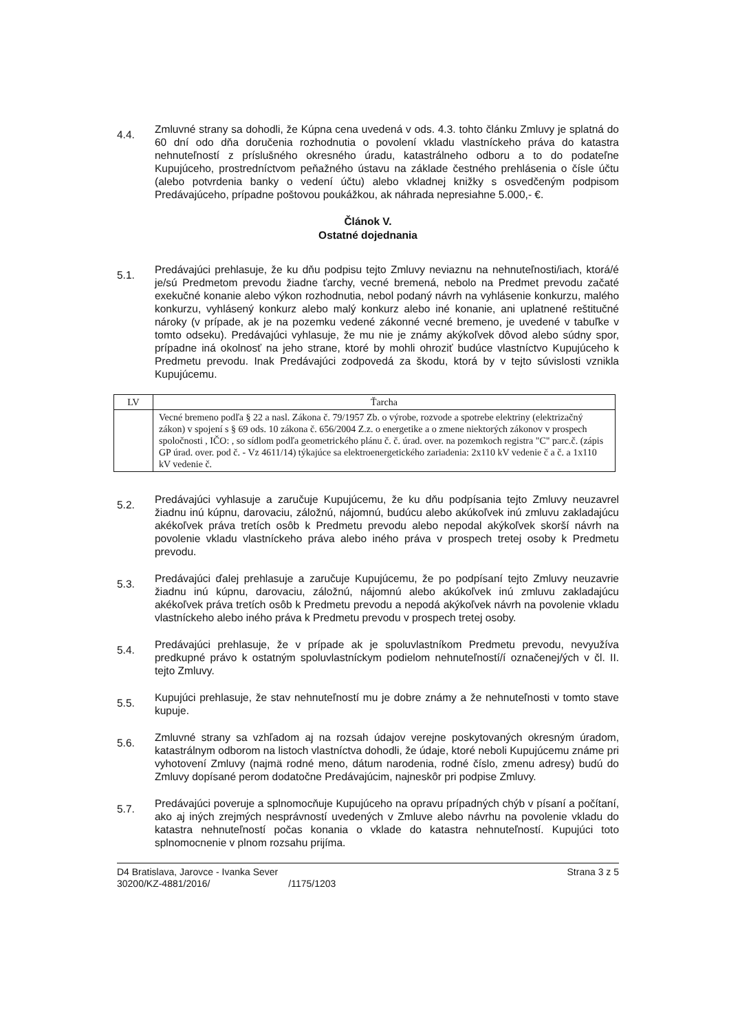4.4.
Zmluvné strany sa dohodli, že Kúpna cena uvedená v ods. 4.3. tohto článku Zmluvy je splatná do 60 dní odo dňa doručenia rozhodnutia o povolení vkladu vlastníckeho práva do katastra nehnuteľností z príslušného okresného úradu, katastrálneho odboru a to do podateľne Kupujúceho, prostredníctvom peňažného ústavu na základe čestného prehlásenia o čísle účtu (alebo potvrdenia banky o vedení účtu) alebo vkladnej knižky s osvedčeným podpisom Predávajúceho, prípadne poštovou poukážkou, ak náhrada nepresiahne 5.000,- €.
Článok V.
Ostatné dojednania
5.1.
Predávajúci prehlasuje, že ku dňu podpisu tejto Zmluvy neviaznu na nehnuteľnosti/iach, ktorá/é je/sú Predmetom prevodu žiadne ťarchy, vecné bremená, nebolo na Predmet prevodu začaté exekučné konanie alebo výkon rozhodnutia, nebol podaný návrh na vyhlásenie konkurzu, malého konkurzu, vyhlásený konkurz alebo malý konkurz alebo iné konanie, ani uplatnené reštitučné nároky (v prípade, ak je na pozemku vedené zákonné vecné bremeno, je uvedené v tabuľke v tomto odseku). Predávajúci vyhlasuje, že mu nie je známy akýkoľvek dôvod alebo súdny spor, prípadne iná okolnosť na jeho strane, ktoré by mohli ohroziť budúce vlastníctvo Kupujúceho k Predmetu prevodu. Inak Predávajúci zodpovedá za škodu, ktorá by v tejto súvislosti vznikla Kupujúcemu.
| LV | Ťarcha |
| --- | --- |
| | Vecné bremeno podľa § 22 a nasl. Zákona č. 79/1957 Zb. o výrobe, rozvode a spotrebe elektriny (elektrizačný zákon) v spojení s § 69 ods. 10 zákona č. 656/2004 Z.z. o energetike a o zmene niektorých zákonov v prospech spoločnosti , IČO: , so sídlom podľa geometrického plánu č. č. úrad. over. na pozemkoch registra "C" parc.č. (zápis GP úrad. over. pod č. - Vz 4611/14) týkajúce sa elektroenergetického zariadenia: 2x110 kV vedenie č a č. a 1x110 kV vedenie č. |
5.2.
Predávajúci vyhlasuje a zaručuje Kupujúcemu, že ku dňu podpísania tejto Zmluvy neuzavrel žiadnu inú kúpnu, darovaciu, záložnú, nájomnú, budúcu alebo akúkoľvek inú zmluvu zakladajúcu akékoľvek práva tretích osôb k Predmetu prevodu alebo nepodal akýkoľvek skorší návrh na povolenie vkladu vlastníckeho práva alebo iného práva v prospech tretej osoby k Predmetu prevodu.
5.3.
Predávajúci ďalej prehlasuje a zaručuje Kupujúcemu, že po podpísaní tejto Zmluvy neuzavrie žiadnu inú kúpnu, darovaciu, záložnú, nájomnú alebo akúkoľvek inú zmluvu zakladajúcu akékoľvek práva tretích osôb k Predmetu prevodu a nepodá akýkoľvek návrh na povolenie vkladu vlastníckeho alebo iného práva k Predmetu prevodu v prospech tretej osoby.
5.4.
Predávajúci prehlasuje, že v prípade ak je spoluvlastníkom Predmetu prevodu, nevyužíva predkupné právo k ostatným spoluvlastníckym podielom nehnuteľností/í označenej/ých v čl. II. tejto Zmluvy.
5.5.
Kupujúci prehlasuje, že stav nehnuteľností mu je dobre známy a že nehnuteľnosti v tomto stave kupuje.
5.6.
Zmluvné strany sa vzhľadom aj na rozsah údajov verejne poskytovaných okresným úradom, katastrálnym odborom na listoch vlastníctva dohodli, že údaje, ktoré neboli Kupujúcemu známe pri vyhotovení Zmluvy (najmä rodné meno, dátum narodenia, rodné číslo, zmenu adresy) budú do Zmluvy dopísané perom dodatočne Predávajúcim, najneskôr pri podpise Zmluvy.
5.7.
Predávajúci poveruje a splnomocňuje Kupujúceho na opravu prípadných chýb v písaní a počítaní, ako aj iných zrejmých nesprávností uvedených v Zmluve alebo návrhu na povolenie vkladu do katastra nehnuteľností počas konania o vklade do katastra nehnuteľností. Kupujúci toto splnomocnenie v plnom rozsahu prijíma.
D4 Bratislava, Jarovce - Ivanka Sever
30200/KZ-4881/2016/ /1175/1203
Strana 3 z 5